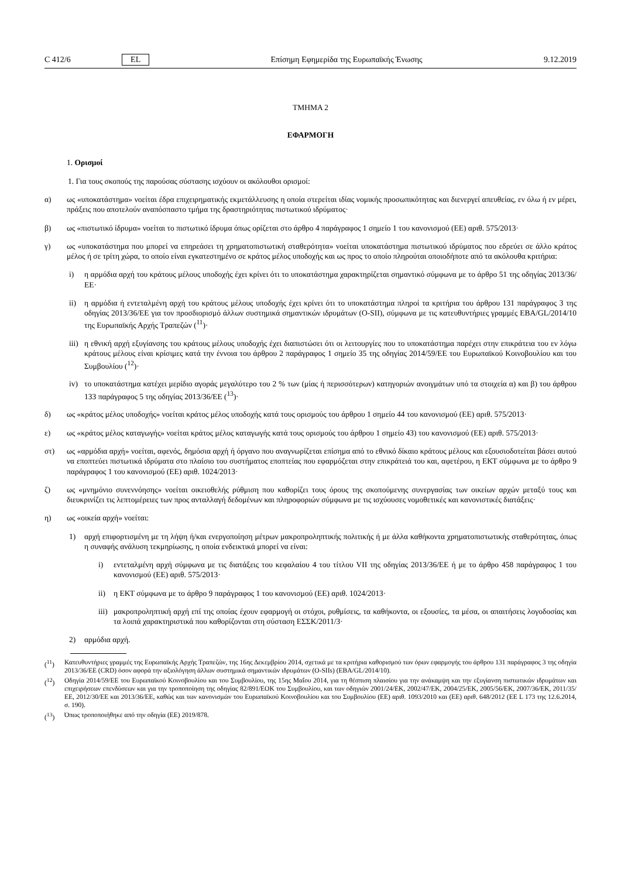C 412/6 EL Επίσημη Εφημερίδα της Ευρωπαϊκής Ένωσης 9.12.2019
ΤΜΗΜΑ 2
ΕΦΑΡΜΟΓΗ
1. Ορισμοί
1. Για τους σκοπούς της παρούσας σύστασης ισχύουν οι ακόλουθοι ορισμοί:
α) ως «υποκατάστημα» νοείται έδρα επιχειρηματικής εκμετάλλευσης η οποία στερείται ιδίας νομικής προσωπικότητας και διενεργεί απευθείας, εν όλω ή εν μέρει, πράξεις που αποτελούν αναπόσπαστο τμήμα της δραστηριότητας πιστωτικού ιδρύματος·
β) ως «πιστωτικό ίδρυμα» νοείται το πιστωτικό ίδρυμα όπως ορίζεται στο άρθρο 4 παράγραφος 1 σημείο 1 του κανονισμού (ΕΕ) αριθ. 575/2013·
γ) ως «υποκατάστημα που μπορεί να επηρεάσει τη χρηματοπιστωτική σταθερότητα» νοείται υποκατάστημα πιστωτικού ιδρύματος που εδρεύει σε άλλο κράτος μέλος ή σε τρίτη χώρα, το οποίο είναι εγκατεστημένο σε κράτος μέλος υποδοχής και ως προς το οποίο πληρούται οποιοδήποτε από τα ακόλουθα κριτήρια:
i) η αρμόδια αρχή του κράτους μέλους υποδοχής έχει κρίνει ότι το υποκατάστημα χαρακτηρίζεται σημαντικό σύμφωνα με το άρθρο 51 της οδηγίας 2013/36/ΕΕ·
ii) η αρμόδια ή εντεταλμένη αρχή του κράτους μέλους υποδοχής έχει κρίνει ότι το υποκατάστημα πληροί τα κριτήρια του άρθρου 131 παράγραφος 3 της οδηγίας 2013/36/ΕΕ για τον προσδιορισμό άλλων συστημικά σημαντικών ιδρυμάτων (O-SII), σύμφωνα με τις κατευθυντήριες γραμμές EBA/GL/2014/10 της Ευρωπαϊκής Αρχής Τραπεζών (<sup>11</sup>)·
iii)
η εθνική αρχή εξυγίανσης του κράτους μέλους υποδοχής έχει διαπιστώσει ότι οι λειτουργίες που το υποκατάστημα παρέχει στην επικράτεια του εν λόγω κράτους μέλους είναι κρίσιμες κατά την έννοια του άρθρου 2 παράγραφος 1 σημείο 35 της οδηγίας 2014/59/ΕΕ του Ευρωπαϊκού Κοινοβουλίου και του Συμβουλίου (<sup>12</sup>)·
iv) το υποκατάστημα κατέχει μερίδιο αγοράς μεγαλύτερο του 2 % των (μίας ή περισσότερων) κατηγοριών ανοιγμάτων υπό τα στοιχεία α) και β) του άρθρου 133 παράγραφος 5 της οδηγίας 2013/36/ΕΕ (<sup>13</sup>)·
δ) ως «κράτος μέλος υποδοχής» νοείται κράτος μέλος υποδοχής κατά τους ορισμούς του άρθρου 1 σημείο 44 του κανονισμού (ΕΕ) αριθ. 575/2013·
ε) ως «κράτος μέλος καταγωγής» νοείται κράτος μέλος καταγωγής κατά τους ορισμούς του άρθρου 1 σημείο 43) του κανονισμού (ΕΕ) αριθ. 575/2013·
στ) ως «αρμόδια αρχή» νοείται, αφενός, δημόσια αρχή ή όργανο που αναγνωρίζεται επίσημα από το εθνικό δίκαιο κράτους μέλους και εξουσιοδοτείται βάσει αυτού να εποπτεύει πιστωτικά ιδρύματα στο πλαίσιο του συστήματος εποπτείας που εφαρμόζεται στην επικράτειά του και, αφετέρου, η ΕΚΤ σύμφωνα με το άρθρο 9 παράγραφος 1 του κανονισμού (ΕΕ) αριθ. 1024/2013·
ζ) ως «μνημόνιο συνεννόησης» νοείται οικειοθελής ρύθμιση που καθορίζει τους όρους της σκοπούμενης συνεργασίας των οικείων αρχών μεταξύ τους και διευκρινίζει τις λεπτομέρειες των προς ανταλλαγή δεδομένων και πληροφοριών σύμφωνα με τις ισχύουσες νομοθετικές και κανονιστικές διατάξεις·
η) ως «οικεία αρχή» νοείται:
1) αρχή επιφορτισμένη με τη λήψη ή/και ενεργοποίηση μέτρων μακροπροληπτικής πολιτικής ή με άλλα καθήκοντα χρηματοπιστωτικής σταθερότητας, όπως η συναφής ανάλυση τεκμηρίωσης, η οποία ενδεικτικά μπορεί να είναι:
i) εντεταλμένη αρχή σύμφωνα με τις διατάξεις του κεφαλαίου 4 του τίτλου VII της οδηγίας 2013/36/ΕΕ ή με το άρθρο 458 παράγραφος 1 του κανονισμού (ΕΕ) αριθ. 575/2013·
ii) η ΕΚΤ σύμφωνα με το άρθρο 9 παράγραφος 1 του κανονισμού (ΕΕ) αριθ. 1024/2013·
iii)
μακροπροληπτική αρχή επί της οποίας έχουν εφαρμογή οι στόχοι, ρυθμίσεις, τα καθήκοντα, οι εξουσίες, τα μέσα, οι απαιτήσεις λογοδοσίας και τα λοιπά χαρακτηριστικά που καθορίζονται στη σύσταση ΕΣΣΚ/2011/3·
2) αρμόδια αρχή.
(<sup>11</sup>) Κατευθυντήριες γραμμές της Ευρωπαϊκής Αρχής Τραπεζών, της 16ης Δεκεμβρίου 2014, σχετικά με τα κριτήρια καθορισμού των όρων εφαρμογής του άρθρου 131 παράγραφος 3 της οδηγία 2013/36/ΕΕ (CRD) όσον αφορά την αξιολόγηση άλλων συστημικά σημαντικών ιδρυμάτων (O-SIIs) (EBA/GL/2014/10).
(<sup>12</sup>) Οδηγία 2014/59/ΕΕ του Ευρωπαϊκού Κοινοβουλίου και του Συμβουλίου, της 15ης Μαΐου 2014, για τη θέσπιση πλαισίου για την ανάκαμψη και την εξυγίανση πιστωτικών ιδρυμάτων και επιχειρήσεων επενδύσεων και για την τροποποίηση της οδηγίας 82/891/ΕΟΚ του Συμβουλίου, και των οδηγιών 2001/24/ΕΚ, 2002/47/ΕΚ, 2004/25/ΕΚ, 2005/56/ΕΚ, 2007/36/ΕΚ, 2011/35/ΕΕ, 2012/30/ΕΕ και 2013/36/ΕΕ, καθώς και των κανονισμών του Ευρωπαϊκού Κοινοβουλίου και του Συμβουλίου (ΕΕ) αριθ. 1093/2010 και (ΕΕ) αριθ. 648/2012 (ΕΕ L 173 της 12.6.2014, σ. 190).
(<sup>13</sup>) Όπως τροποποιήθηκε από την οδηγία (ΕΕ) 2019/878.